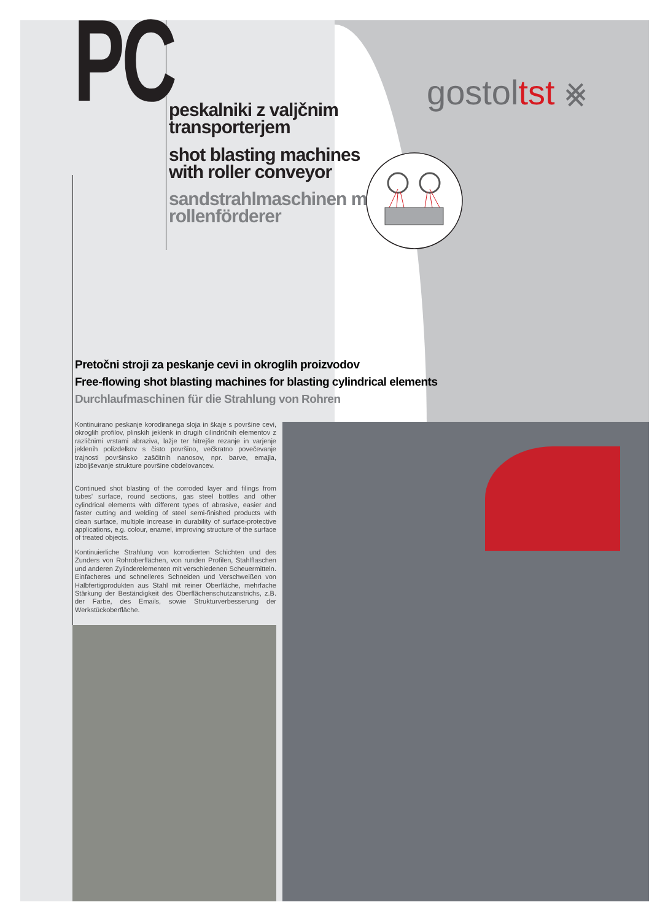PC
peskalniki z valjčnim
transporterjem
shot blasting machines
with roller conveyor
sandstrahlmaschinen mit
rollenförderer
gostoltst ⨳
Pretočni stroji za peskanje cevi in okroglih proizvodov
Free-flowing shot blasting machines for blasting cylindrical elements
Durchlaufmaschinen für die Strahlung von Rohren
Kontinuirano peskanje korodiranega sloja in škaje s površine cevi, okroglih profilov, plinskih jeklenk in drugih cilindričnih elementov z različnimi vrstami abraziva, lažje ter hitrejše rezanje in varjenje jeklenih polizdelkov s čisto površino, večkratno povečevanje trajnosti površinsko zaščitnih nanosov, npr. barve, emajla, izboljševanje strukture površine obdelovancev.
Continued shot blasting of the corroded layer and filings from tubes' surface, round sections, gas steel bottles and other cylindrical elements with different types of abrasive, easier and faster cutting and welding of steel semi-finished products with clean surface, multiple increase in durability of surface-protective applications, e.g. colour, enamel, improving structure of the surface of treated objects.
Kontinuierliche Strahlung von korrodierten Schichten und des Zunders von Rohroberflächen, von runden Profilen, Stahlflaschen und anderen Zylinderelementen mit verschiedenen Scheuermitteln. Einfacheres und schnelleres Schneiden und Verschweißen von Halbfertigprodukten aus Stahl mit reiner Oberfläche, mehrfache Stärkung der Beständigkeit des Oberflächenschutzanstrichs, z.B. der Farbe, des Emails, sowie Strukturverbesserung der Werkstückoberfläche.